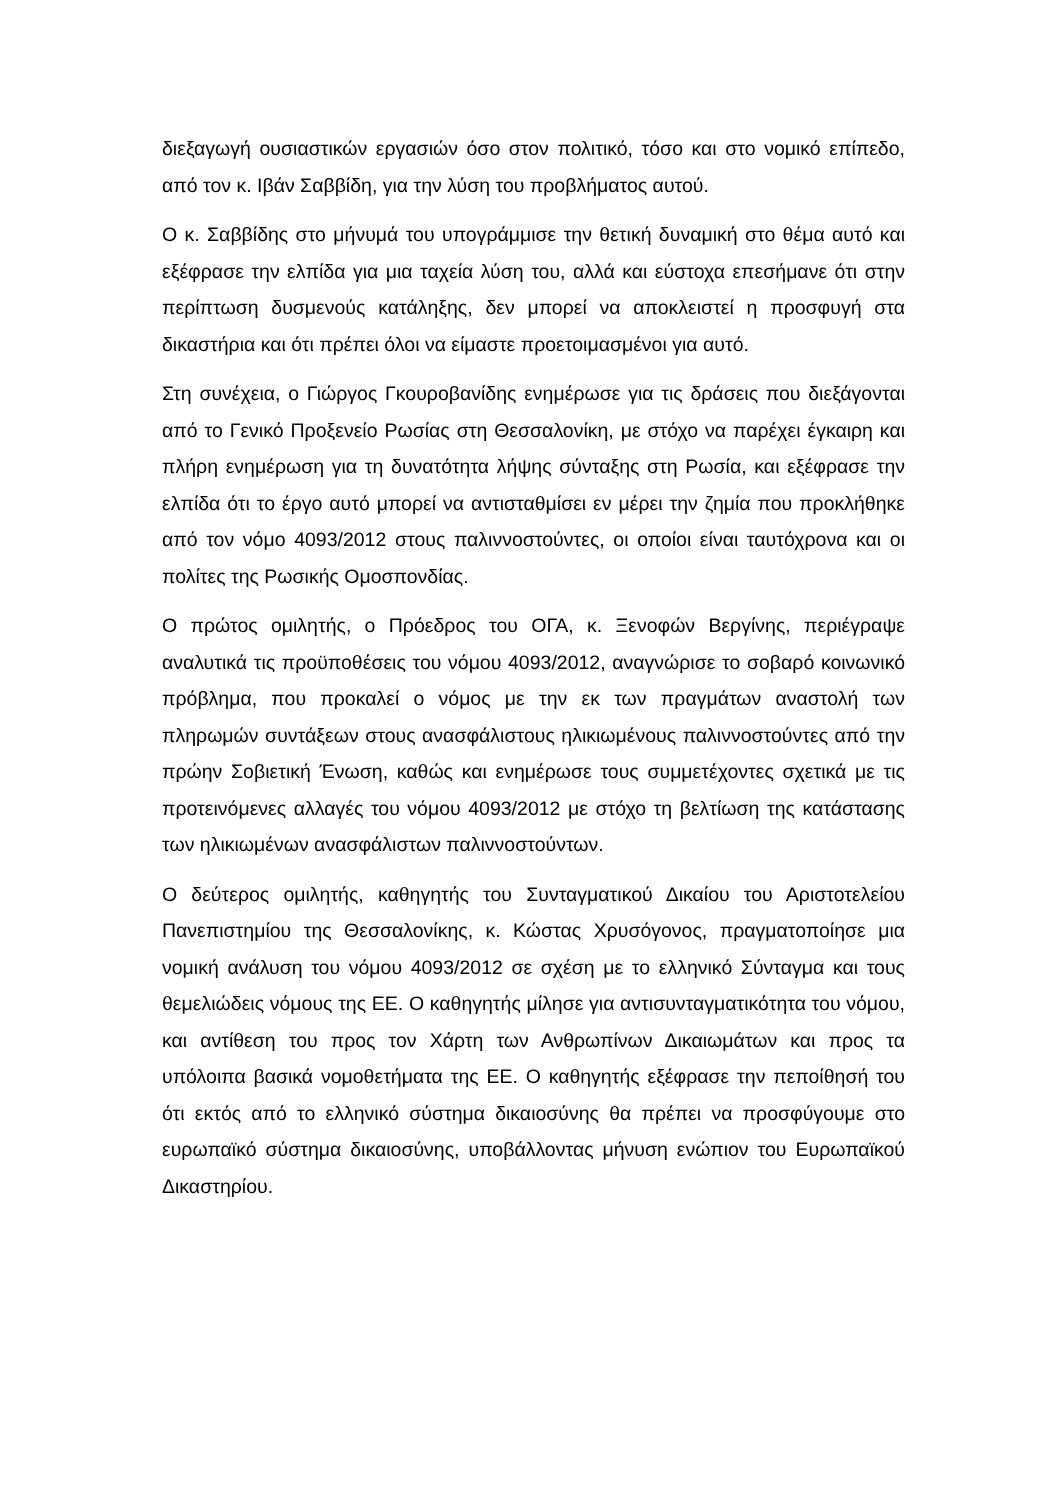διεξαγωγή ουσιαστικών εργασιών όσο στον πολιτικό, τόσο και στο νομικό επίπεδο, από τον κ. Ιβάν Σαββίδη, για την λύση του προβλήματος αυτού.
Ο κ. Σαββίδης στο μήνυμά του υπογράμμισε την θετική δυναμική στο θέμα αυτό και εξέφρασε την ελπίδα για μια ταχεία λύση του, αλλά και εύστοχα επεσήμανε ότι στην περίπτωση δυσμενούς κατάληξης, δεν μπορεί να αποκλειστεί η προσφυγή στα δικαστήρια και ότι πρέπει όλοι να είμαστε προετοιμασμένοι για αυτό.
Στη συνέχεια, ο Γιώργος Γκουροβανίδης ενημέρωσε για τις δράσεις που διεξάγονται από το Γενικό Προξενείο Ρωσίας στη Θεσσαλονίκη, με στόχο να παρέχει έγκαιρη και πλήρη ενημέρωση για τη δυνατότητα λήψης σύνταξης στη Ρωσία, και εξέφρασε την ελπίδα ότι το έργο αυτό μπορεί να αντισταθμίσει εν μέρει την ζημία που προκλήθηκε από τον νόμο 4093/2012 στους παλιννοστούντες, οι οποίοι είναι ταυτόχρονα και οι πολίτες της Ρωσικής Ομοσπονδίας.
Ο πρώτος ομιλητής, ο Πρόεδρος του ΟΓΑ, κ. Ξενοφών Βεργίνης, περιέγραψε αναλυτικά τις προϋποθέσεις του νόμου 4093/2012, αναγνώρισε το σοβαρό κοινωνικό πρόβλημα, που προκαλεί ο νόμος με την εκ των πραγμάτων αναστολή των πληρωμών συντάξεων στους ανασφάλιστους ηλικιωμένους παλιννοστούντες από την πρώην Σοβιετική Ένωση, καθώς και ενημέρωσε τους συμμετέχοντες σχετικά με τις προτεινόμενες αλλαγές του νόμου 4093/2012 με στόχο τη βελτίωση της κατάστασης των ηλικιωμένων ανασφάλιστων παλιννοστούντων.
Ο δεύτερος ομιλητής, καθηγητής του Συνταγματικού Δικαίου του Αριστοτελείου Πανεπιστημίου της Θεσσαλονίκης, κ. Κώστας Χρυσόγονος, πραγματοποίησε μια νομική ανάλυση του νόμου 4093/2012 σε σχέση με το ελληνικό Σύνταγμα και τους θεμελιώδεις νόμους της ΕΕ. Ο καθηγητής μίλησε για αντισυνταγματικότητα του νόμου, και αντίθεση του προς τον Χάρτη των Ανθρωπίνων Δικαιωμάτων και προς τα υπόλοιπα βασικά νομοθετήματα της ΕΕ. Ο καθηγητής εξέφρασε την πεποίθησή του ότι εκτός από το ελληνικό σύστημα δικαιοσύνης θα πρέπει να προσφύγουμε στο ευρωπαϊκό σύστημα δικαιοσύνης, υποβάλλοντας μήνυση ενώπιον του Ευρωπαϊκού Δικαστηρίου.